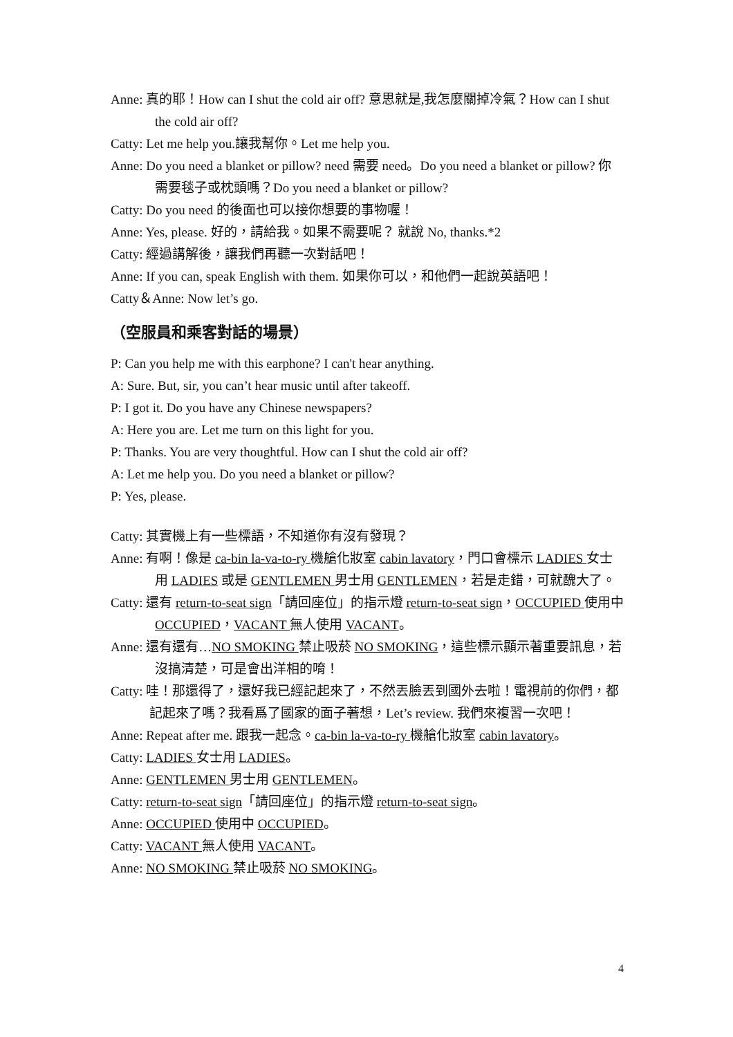Anne: 真的耶！How can I shut the cold air off? 意思就是,我怎麼關掉冷氣？How can I shut the cold air off?
Catty: Let me help you.讓我幫你。Let me help you.
Anne: Do you need a blanket or pillow? need 需要 need。Do you need a blanket or pillow? 你需要毯子或枕頭嗎？Do you need a blanket or pillow?
Catty: Do you need 的後面也可以接你想要的事物喔！
Anne: Yes, please. 好的，請給我。如果不需要呢？ 就說 No, thanks.*2
Catty: 經過講解後，讓我們再聽一次對話吧！
Anne: If you can, speak English with them. 如果你可以，和他們一起說英語吧！
Catty＆Anne: Now let’s go.
（空服員和乘客對話的場景）
P: Can you help me with this earphone? I can't hear anything.
A: Sure. But, sir, you can’t hear music until after takeoff.
P: I got it. Do you have any Chinese newspapers?
A: Here you are. Let me turn on this light for you.
P: Thanks. You are very thoughtful. How can I shut the cold air off?
A: Let me help you. Do you need a blanket or pillow?
P: Yes, please.
Catty: 其實機上有一些標語，不知道你有沒有發現？
Anne: 有啊！像是 ca-bin la-va-to-ry 機艙化妝室 cabin lavatory，門口會標示 LADIES 女士用 LADIES 或是 GENTLEMEN 男士用 GENTLEMEN，若是走錯，可就醜大了。
Catty: 還有 return-to-seat sign「請回座位」的指示燈 return-to-seat sign，OCCUPIED 使用中 OCCUPIED，VACANT 無人使用 VACANT。
Anne: 還有還有…NO SMOKING 禁止吸菸 NO SMOKING，這些標示顯示著重要訊息，若沒搞清楚，可是會出洋相的唷！
Catty: 哇！那還得了，還好我已經記起來了，不然丟臉丟到國外去啦！電視前的你們，都記起來了嗎？我看爲了國家的面子著想，Let’s review. 我們來複習一次吧！
Anne: Repeat after me. 跟我一起念。ca-bin la-va-to-ry 機艙化妝室 cabin lavatory。
Catty: LADIES 女士用 LADIES。
Anne: GENTLEMEN 男士用 GENTLEMEN。
Catty: return-to-seat sign「請回座位」的指示燈 return-to-seat sign。
Anne: OCCUPIED 使用中 OCCUPIED。
Catty: VACANT 無人使用 VACANT。
Anne: NO SMOKING 禁止吸菸 NO SMOKING。
4